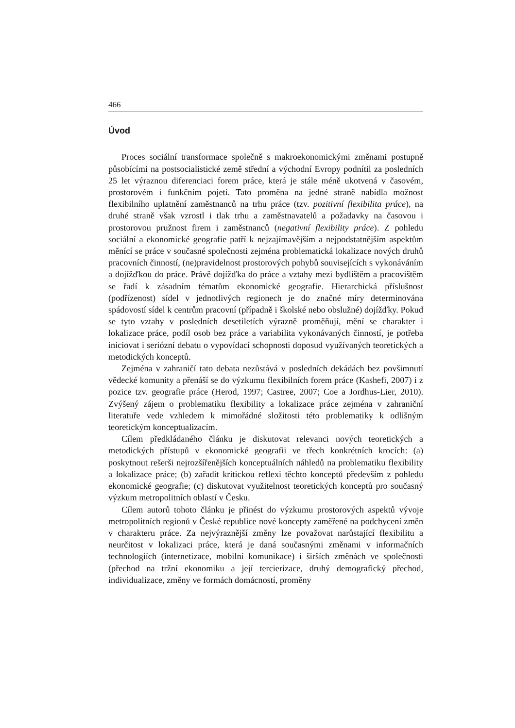466
Úvod
Proces sociální transformace společně s makroekonomickými změnami postupně působícími na postsocialistické země střední a východní Evropy podnítil za posledních 25 let výraznou diferenciaci forem práce, která je stále méně ukotvená v časovém, prostorovém i funkčním pojetí. Tato proměna na jedné straně nabídla možnost flexibilního uplatnění zaměstnanců na trhu práce (tzv. pozitivní flexibilita práce), na druhé straně však vzrostl i tlak trhu a zaměstnavatelů a požadavky na časovou i prostorovou pružnost firem i zaměstnanců (negativní flexibility práce). Z pohledu sociální a ekonomické geografie patří k nejzajímavějším a nejpodstatnějším aspektům měnící se práce v současné společnosti zejména problematická lokalizace nových druhů pracovních činností, (ne)pravidelnost prostorových pohybů souvisejících s vykonáváním a dojížďkou do práce. Právě dojížďka do práce a vztahy mezi bydlištěm a pracovištěm se řadí k zásadním tématům ekonomické geografie. Hierarchická příslušnost (podřízenost) sídel v jednotlivých regionech je do značné míry determinována spádovostí sídel k centrům pracovní (případně i školské nebo obslužné) dojížďky. Pokud se tyto vztahy v posledních desetiletích výrazně proměňují, mění se charakter i lokalizace práce, podíl osob bez práce a variabilita vykonávaných činností, je potřeba iniciovat i seriózní debatu o vypovídací schopnosti doposud využívaných teoretických a metodických konceptů.
Zejména v zahraničí tato debata nezůstává v posledních dekádách bez povšimnutí vědecké komunity a přenáší se do výzkumu flexibilních forem práce (Kashefi, 2007) i z pozice tzv. geografie práce (Herod, 1997; Castree, 2007; Coe a Jordhus-Lier, 2010). Zvýšený zájem o problematiku flexibility a lokalizace práce zejména v zahraniční literatuře vede vzhledem k mimořádné složitosti této problematiky k odlišným teoretickým konceptualizacím.
Cílem předkládaného článku je diskutovat relevanci nových teoretických a metodických přístupů v ekonomické geografii ve třech konkrétních krocích: (a) poskytnout rešerši nejrozšířenějších konceptuálních náhledů na problematiku flexibility a lokalizace práce; (b) zařadit kritickou reflexi těchto konceptů především z pohledu ekonomické geografie; (c) diskutovat využitelnost teoretických konceptů pro současný výzkum metropolitních oblastí v Česku.
Cílem autorů tohoto článku je přinést do výzkumu prostorových aspektů vývoje metropolitních regionů v České republice nové koncepty zaměřené na podchycení změn v charakteru práce. Za nejvýraznější změny lze považovat narůstající flexibilitu a neurčitost v lokalizaci práce, která je daná současnými změnami v informačních technologiích (internetizace, mobilní komunikace) i širších změnách ve společnosti (přechod na tržní ekonomiku a její tercierizace, druhý demografický přechod, individualizace, změny ve formách domácností, proměny